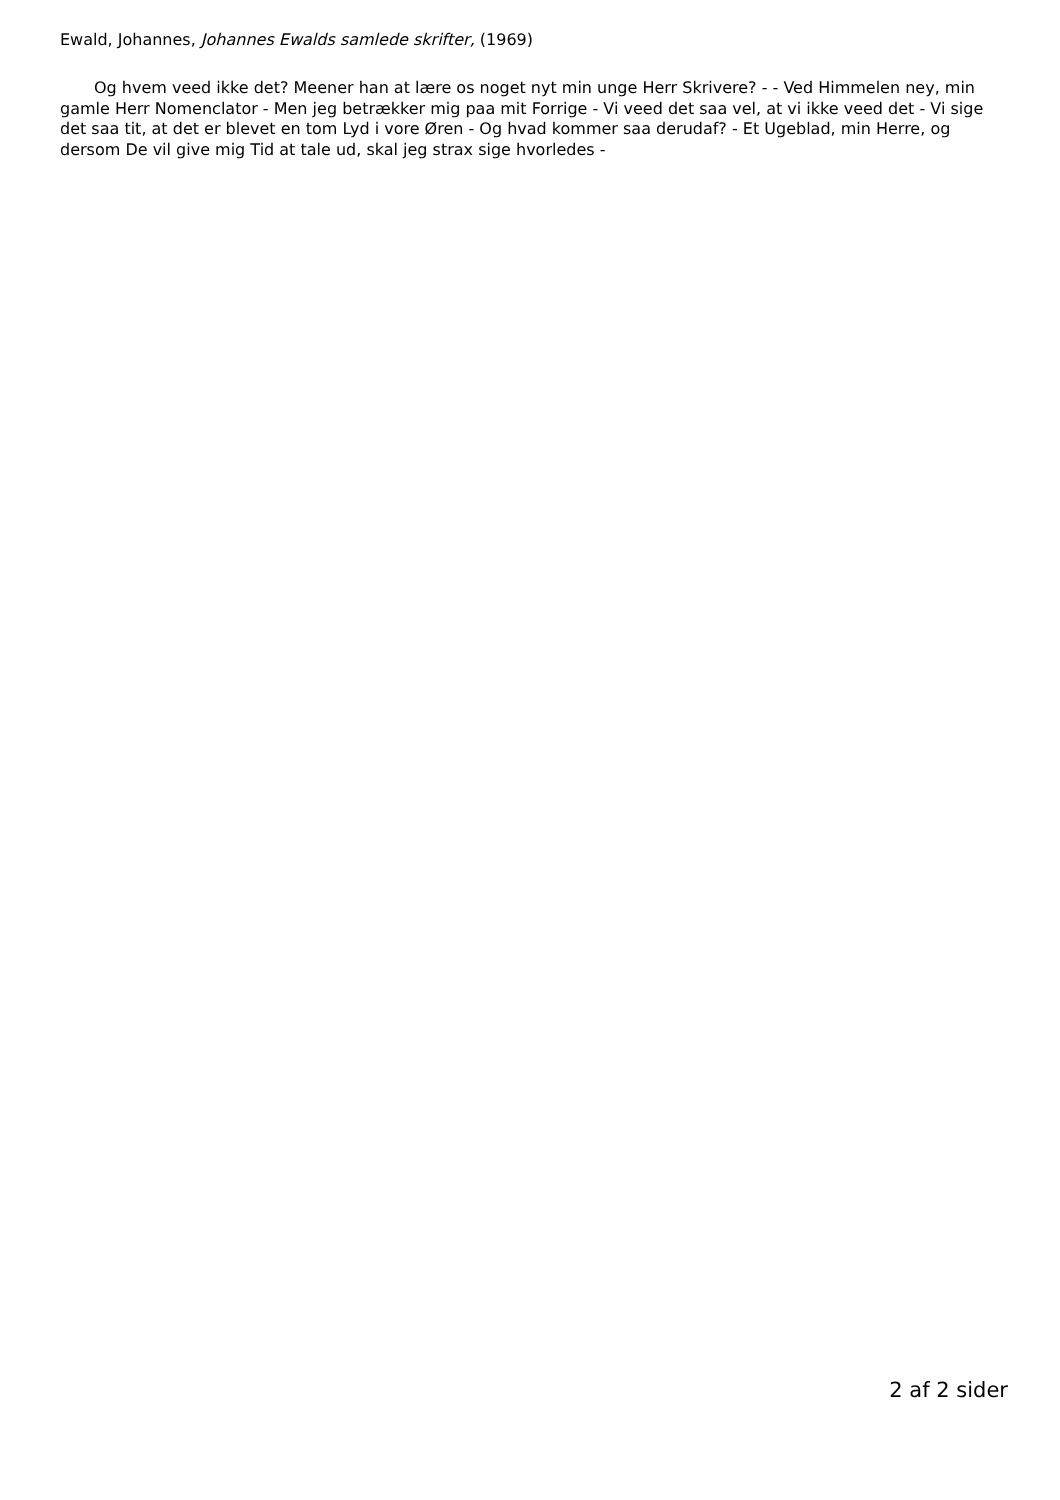Ewald, Johannes, Johannes Ewalds samlede skrifter, (1969)
Og hvem veed ikke det? Meener han at lære os noget nyt min unge Herr Skrivere? - - Ved Himmelen ney, min gamle Herr Nomenclator - Men jeg betrækker mig paa mit Forrige - Vi veed det saa vel, at vi ikke veed det - Vi sige det saa tit, at det er blevet en tom Lyd i vore Øren - Og hvad kommer saa derudaf? - Et Ugeblad, min Herre, og dersom De vil give mig Tid at tale ud, skal jeg strax sige hvorledes -
2 af 2 sider